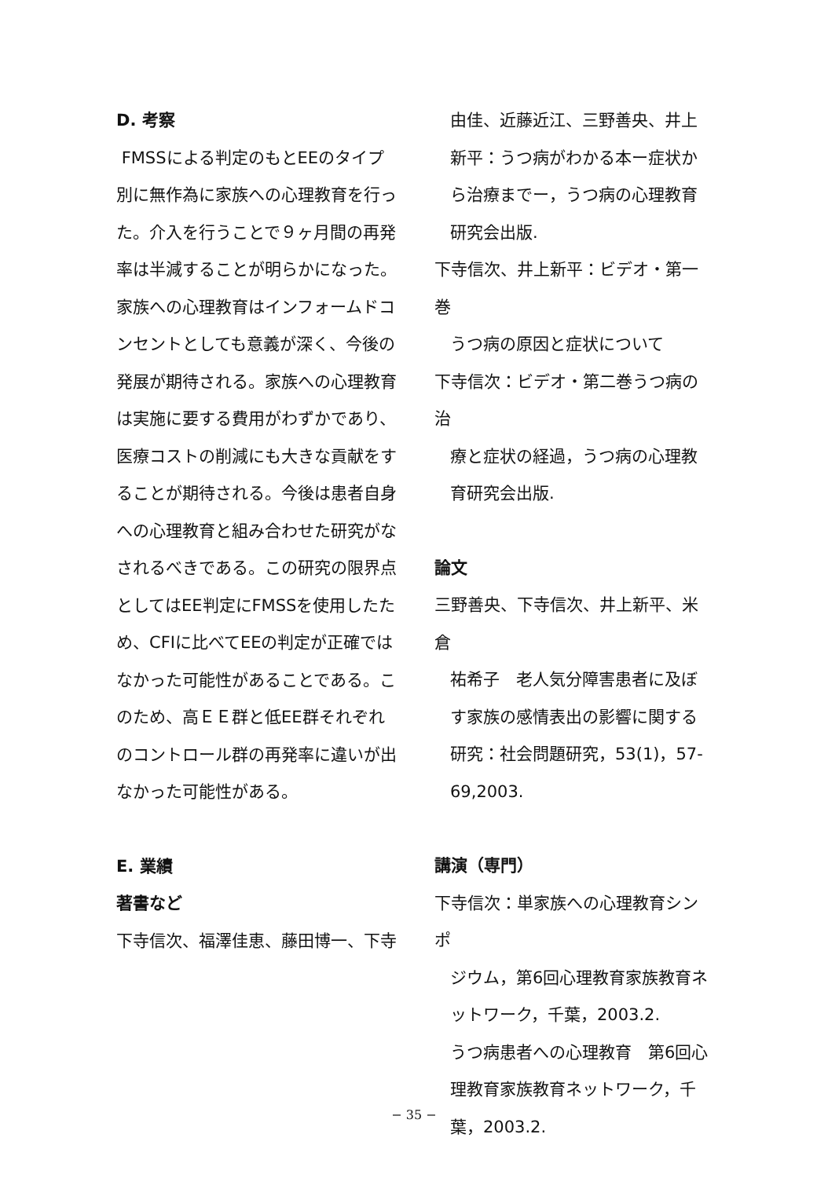D. 考察
FMSSによる判定のもとEEのタイプ別に無作為に家族への心理教育を行った。介入を行うことで９ヶ月間の再発率は半減することが明らかになった。家族への心理教育はインフォームドコンセントとしても意義が深く、今後の発展が期待される。家族への心理教育は実施に要する費用がわずかであり、医療コストの削減にも大きな貢献をすることが期待される。今後は患者自身への心理教育と組み合わせた研究がなされるべきである。この研究の限界点としてはEE判定にFMSSを使用したため、CFIに比べてEEの判定が正確ではなかった可能性があることである。このため、高ＥＥ群と低EE群それぞれのコントロール群の再発率に違いが出なかった可能性がある。
E. 業績
著書など
下寺信次、福澤佳恵、藤田博一、下寺
由佳、近藤近江、三野善央、井上新平：うつ病がわかる本ー症状から治療までー，うつ病の心理教育研究会出版.
下寺信次、井上新平：ビデオ・第一巻
うつ病の原因と症状について
下寺信次：ビデオ・第二巻うつ病の治
療と症状の経過，うつ病の心理教育研究会出版.
論文
三野善央、下寺信次、井上新平、米倉
祐希子　老人気分障害患者に及ぼす家族の感情表出の影響に関する研究：社会問題研究，53(1)，57-69,2003.
講演（専門）
下寺信次：単家族への心理教育シンポ
ジウム，第6回心理教育家族教育ネットワーク，千葉，2003.2.
うつ病患者への心理教育　第6回心理教育家族教育ネットワーク，千葉，2003.2.
− 35 −